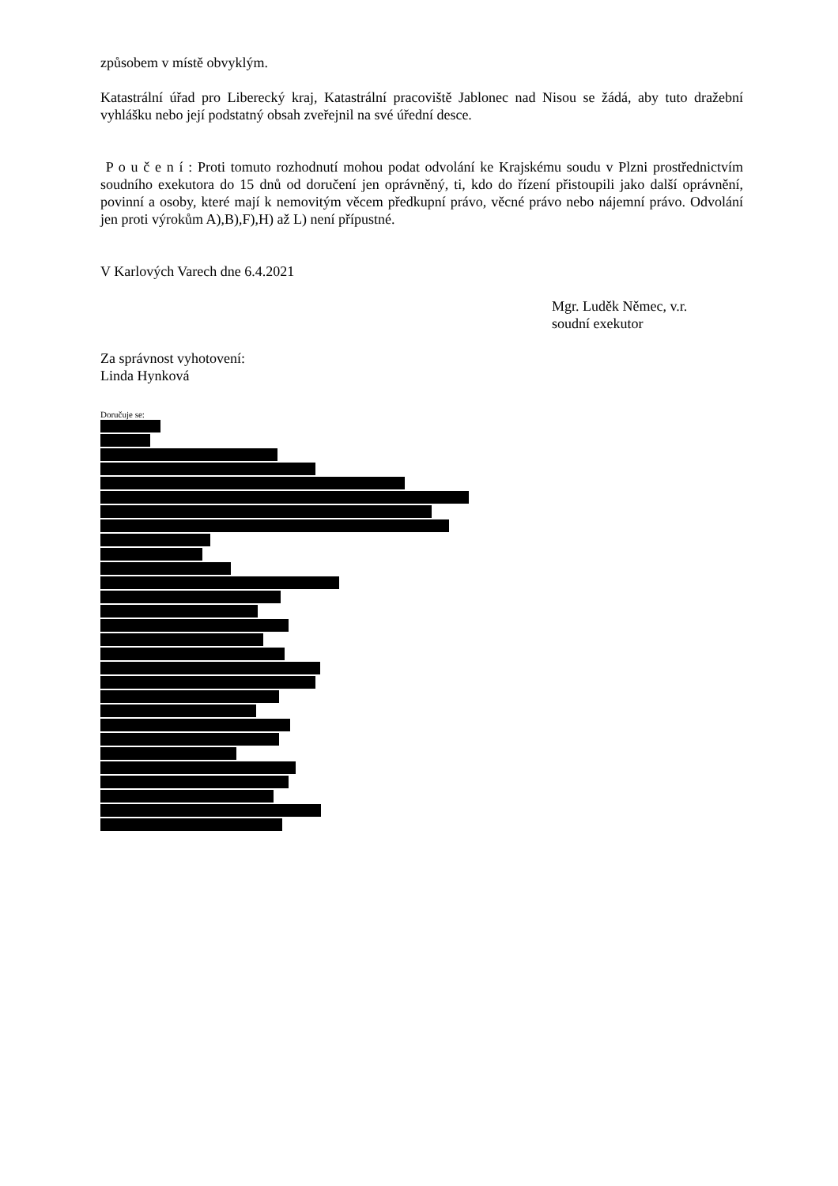způsobem v místě obvyklým.
Katastrální úřad pro Liberecký kraj, Katastrální pracoviště Jablonec nad Nisou se žádá, aby tuto dražební vyhlášku nebo její podstatný obsah zveřejnil na své úřední desce.
P o u č e n í : Proti tomuto rozhodnutí mohou podat odvolání ke Krajskému soudu v Plzni prostřednictvím soudního exekutora do 15 dnů od doručení jen oprávněný, ti, kdo do řízení přistoupili jako další oprávnění, povinní a osoby, které mají k nemovitým věcem předkupní právo, věcné právo nebo nájemní právo. Odvolání jen proti výrokům A),B),F),H) až L) není přípustné.
V Karlových Varech dne 6.4.2021
Mgr. Luděk Němec, v.r.
soudní exekutor
Za správnost vyhotovení:
Linda Hynková
Doručuje se: